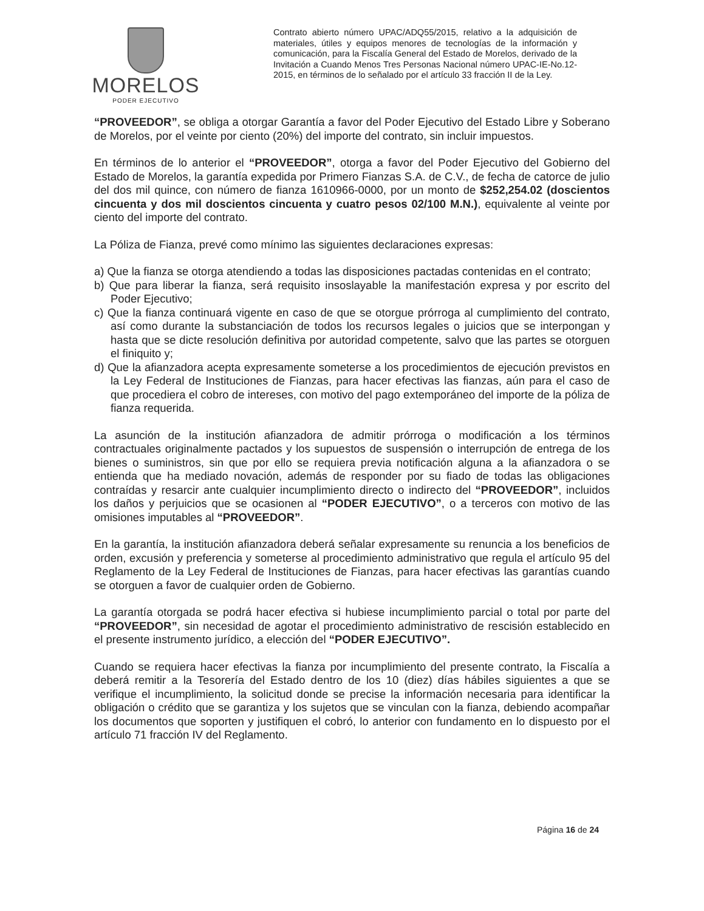MORELOS
PODER EJECUTIVO
Contrato abierto número UPAC/ADQ55/2015, relativo a la adquisición de materiales, útiles y equipos menores de tecnologías de la información y comunicación, para la Fiscalía General del Estado de Morelos, derivado de la Invitación a Cuando Menos Tres Personas Nacional número UPAC-IE-No.12-2015, en términos de lo señalado por el artículo 33 fracción II de la Ley.
“PROVEEDOR”, se obliga a otorgar Garantía a favor del Poder Ejecutivo del Estado Libre y Soberano de Morelos, por el veinte por ciento (20%) del importe del contrato, sin incluir impuestos.
En términos de lo anterior el “PROVEEDOR”, otorga a favor del Poder Ejecutivo del Gobierno del Estado de Morelos, la garantía expedida por Primero Fianzas S.A. de C.V., de fecha de catorce de julio del dos mil quince, con número de fianza 1610966-0000, por un monto de $252,254.02 (doscientos cincuenta y dos mil doscientos cincuenta y cuatro pesos 02/100 M.N.), equivalente al veinte por ciento del importe del contrato.
La Póliza de Fianza, prevé como mínimo las siguientes declaraciones expresas:
a) Que la fianza se otorga atendiendo a todas las disposiciones pactadas contenidas en el contrato;
b) Que para liberar la fianza, será requisito insoslayable la manifestación expresa y por escrito del Poder Ejecutivo;
c) Que la fianza continuará vigente en caso de que se otorgue prórroga al cumplimiento del contrato, así como durante la substanciación de todos los recursos legales o juicios que se interpongan y hasta que se dicte resolución definitiva por autoridad competente, salvo que las partes se otorguen el finiquito y;
d) Que la afianzadora acepta expresamente someterse a los procedimientos de ejecución previstos en la Ley Federal de Instituciones de Fianzas, para hacer efectivas las fianzas, aún para el caso de que procediera el cobro de intereses, con motivo del pago extemporáneo del importe de la póliza de fianza requerida.
La asunción de la institución afianzadora de admitir prórroga o modificación a los términos contractuales originalmente pactados y los supuestos de suspensión o interrupción de entrega de los bienes o suministros, sin que por ello se requiera previa notificación alguna a la afianzadora o se entienda que ha mediado novación, además de responder por su fiado de todas las obligaciones contraídas y resarcir ante cualquier incumplimiento directo o indirecto del “PROVEEDOR”, incluidos los daños y perjuicios que se ocasionen al “PODER EJECUTIVO”, o a terceros con motivo de las omisiones imputables al “PROVEEDOR”.
En la garantía, la institución afianzadora deberá señalar expresamente su renuncia a los beneficios de orden, excusión y preferencia y someterse al procedimiento administrativo que regula el artículo 95 del Reglamento de la Ley Federal de Instituciones de Fianzas, para hacer efectivas las garantías cuando se otorguen a favor de cualquier orden de Gobierno.
La garantía otorgada se podrá hacer efectiva si hubiese incumplimiento parcial o total por parte del “PROVEEDOR”, sin necesidad de agotar el procedimiento administrativo de rescisión establecido en el presente instrumento jurídico, a elección del “PODER EJECUTIVO”.
Cuando se requiera hacer efectivas la fianza por incumplimiento del presente contrato, la Fiscalía a deberá remitir a la Tesorería del Estado dentro de los 10 (diez) días hábiles siguientes a que se verifique el incumplimiento, la solicitud donde se precise la información necesaria para identificar la obligación o crédito que se garantiza y los sujetos que se vinculan con la fianza, debiendo acompañar los documentos que soporten y justifiquen el cobró, lo anterior con fundamento en lo dispuesto por el artículo 71 fracción IV del Reglamento.
Página 16 de 24